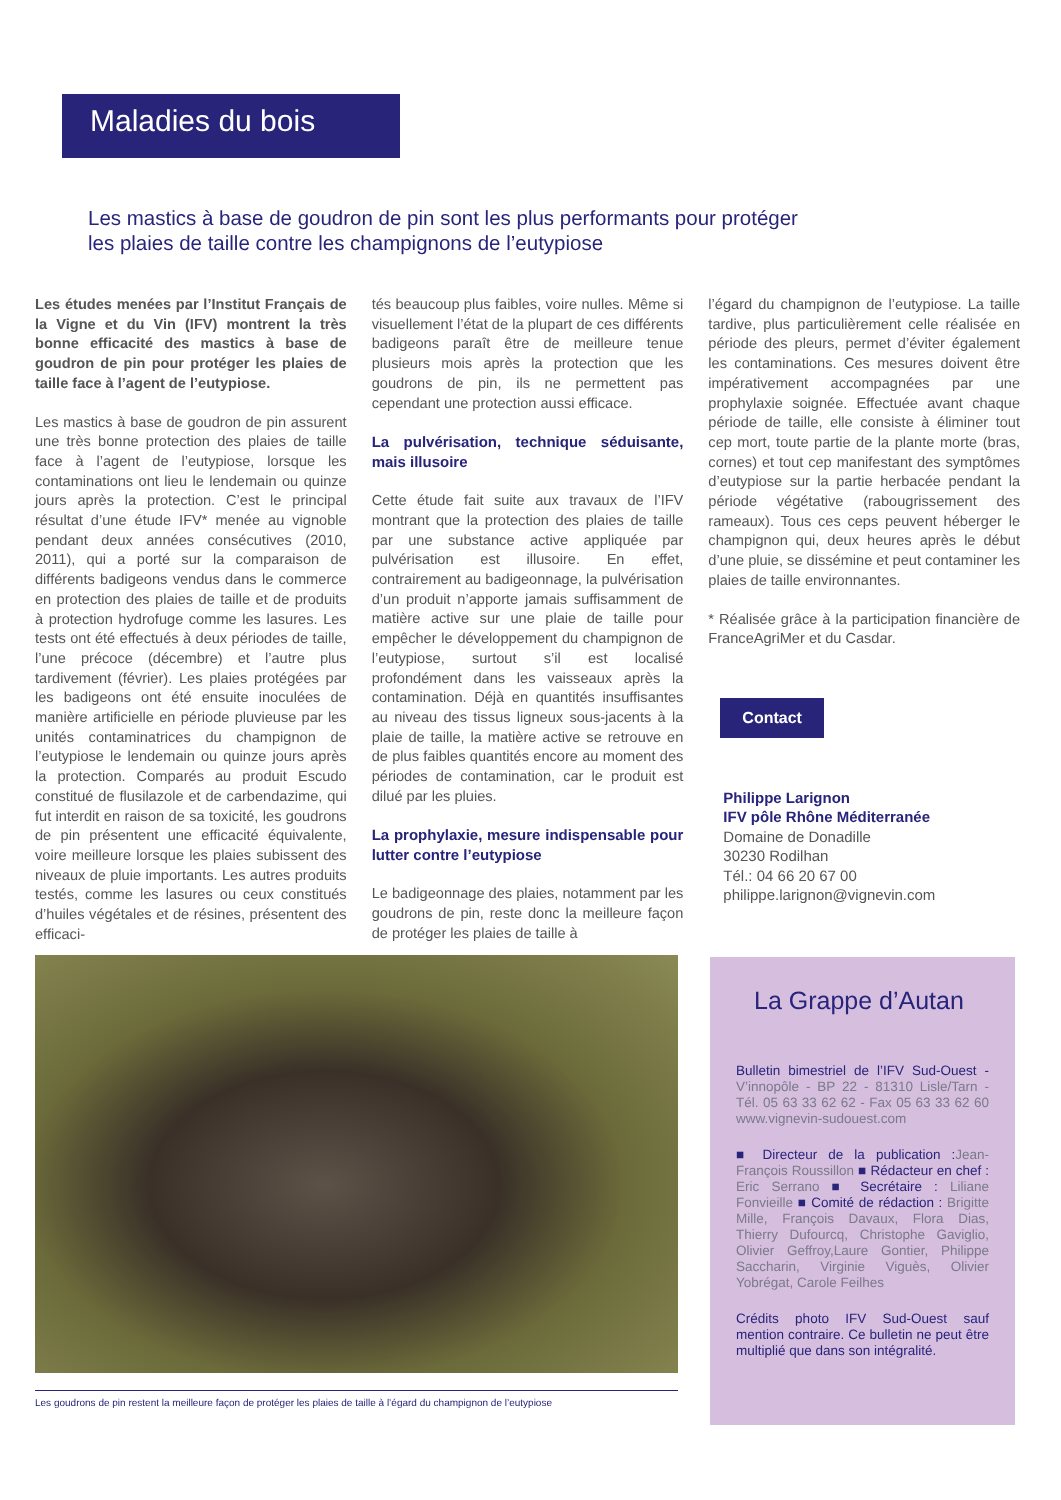Maladies du bois
Les mastics à base de goudron de pin sont les plus performants pour protéger les plaies de taille contre les champignons de l’eutypiose
Les études menées par l’Institut Français de la Vigne et du Vin (IFV) montrent la très bonne efficacité des mastics à base de goudron de pin pour protéger les plaies de taille face à l’agent de l’eutypiose.
Les mastics à base de goudron de pin assurent une très bonne protection des plaies de taille face à l’agent de l’eutypiose, lorsque les contaminations ont lieu le lendemain ou quinze jours après la protection. C’est le principal résultat d’une étude IFV* menée au vignoble pendant deux années consécutives (2010, 2011), qui a porté sur la comparaison de différents badigeons vendus dans le commerce en protection des plaies de taille et de produits à protection hydrofuge comme les lasures. Les tests ont été effectués à deux périodes de taille, l’une précoce (décembre) et l’autre plus tardivement (février). Les plaies protégées par les badigeons ont été ensuite inoculées de manière artificielle en période pluvieuse par les unités contaminatrices du champignon de l’eutypiose le lendemain ou quinze jours après la protection. Comparés au produit Escudo constitué de flusilazole et de carbendazime, qui fut interdit en raison de sa toxicité, les goudrons de pin présentent une efficacité équivalente, voire meilleure lorsque les plaies subissent des niveaux de pluie importants. Les autres produits testés, comme les lasures ou ceux constitués d’huiles végétales et de résines, présentent des efficaci-
tés beaucoup plus faibles, voire nulles. Même si visuellement l’état de la plupart de ces différents badigeons paraît être de meilleure tenue plusieurs mois après la protection que les goudrons de pin, ils ne permettent pas cependant une protection aussi efficace.
La pulvérisation, technique séduisante, mais illusoire
Cette étude fait suite aux travaux de l’IFV montrant que la protection des plaies de taille par une substance active appliquée par pulvérisation est illusoire. En effet, contrairement au badigeonnage, la pulvérisation d’un produit n’apporte jamais suffisamment de matière active sur une plaie de taille pour empêcher le développement du champignon de l’eutypiose, surtout s’il est localisé profondément dans les vaisseaux après la contamination. Déjà en quantités insuffisantes au niveau des tissus ligneux sous-jacents à la plaie de taille, la matière active se retrouve en de plus faibles quantités encore au moment des périodes de contamination, car le produit est dilué par les pluies.
La prophylaxie, mesure indispensable pour lutter contre l’eutypiose
Le badigeonnage des plaies, notamment par les goudrons de pin, reste donc la meilleure façon de protéger les plaies de taille à
l’égard du champignon de l’eutypiose. La taille tardive, plus particulièrement celle réalisée en période des pleurs, permet d’éviter également les contaminations. Ces mesures doivent être impérativement accompagnées par une prophylaxie soignée. Effectuée avant chaque période de taille, elle consiste à éliminer tout cep mort, toute partie de la plante morte (bras, cornes) et tout cep manifestant des symptômes d’eutypiose sur la partie herbacée pendant la période végétative (rabougrissement des rameaux). Tous ces ceps peuvent héberger le champignon qui, deux heures après le début d’une pluie, se dissémine et peut contaminer les plaies de taille environnantes.
* Réalisée grâce à la participation financière de FranceAgriMer et du Casdar.
Contact
Philippe Larignon
IFV pôle Rhône Méditerranée
Domaine de Donadille
30230 Rodilhan
Tél.: 04 66 20 67 00
philippe.larignon@vignevin.com
Les goudrons de pin restent la meilleure façon de protéger les plaies de taille à l’égard du champignon de l’eutypiose
La Grappe d’Autan
Bulletin bimestriel de l’IFV Sud-Ouest - V’innopôle - BP 22 - 81310 Lisle/Tarn - Tél. 05 63 33 62 62 - Fax 05 63 33 62 60 www.vignevin-sudouest.com
■ Directeur de la publication :Jean-François Roussillon ■ Rédacteur en chef : Eric Serrano ■ Secrétaire : Liliane Fonvieille ■ Comité de rédaction : Brigitte Mille, François Davaux, Flora Dias, Thierry Dufourcq, Christophe Gaviglio, Olivier Geffroy,Laure Gontier, Philippe Saccharin, Virginie Viguès, Olivier Yobrégat, Carole Feilhes
Crédits photo IFV Sud-Ouest sauf mention contraire. Ce bulletin ne peut être multiplié que dans son intégralité.